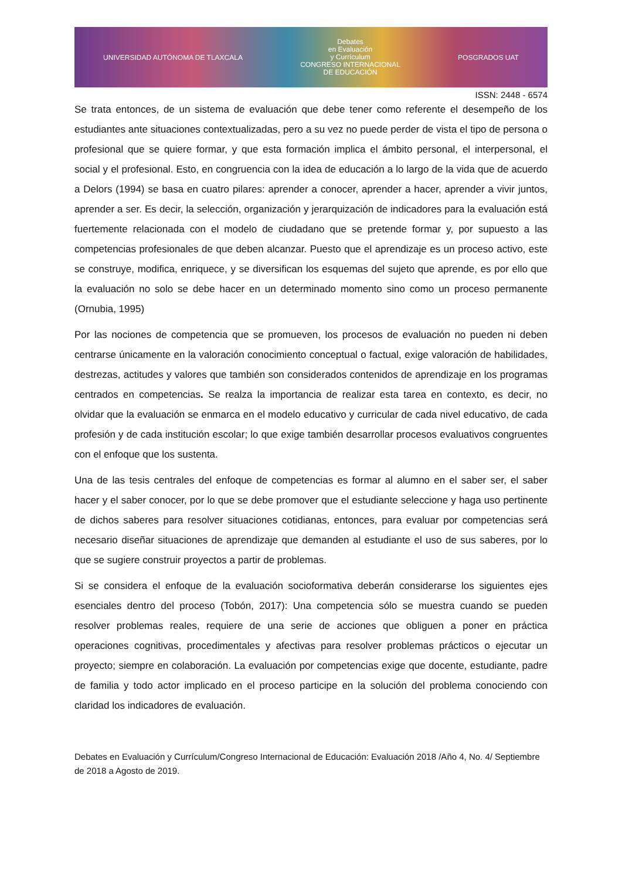UNIVERSIDAD AUTÓNOMA DE TLAXCALA Debates
en Evaluación
y Currículum
CONGRESO INTERNACIONAL
DE EDUCACIÓN POSGRADOS UAT
ISSN: 2448 - 6574
Se trata entonces, de un sistema de evaluación que debe tener como referente el desempeño de los estudiantes ante situaciones contextualizadas, pero a su vez no puede perder de vista el tipo de persona o profesional que se quiere formar, y que esta formación implica el ámbito personal, el interpersonal, el social y el profesional. Esto, en congruencia con la idea de educación a lo largo de la vida que de acuerdo a Delors (1994) se basa en cuatro pilares: aprender a conocer, aprender a hacer, aprender a vivir juntos, aprender a ser. Es decir, la selección, organización y jerarquización de indicadores para la evaluación está fuertemente relacionada con el modelo de ciudadano que se pretende formar y, por supuesto a las competencias profesionales de que deben alcanzar. Puesto que el aprendizaje es un proceso activo, este se construye, modifica, enriquece, y se diversifican los esquemas del sujeto que aprende, es por ello que la evaluación no solo se debe hacer en un determinado momento sino como un proceso permanente (Ornubia, 1995)
Por las nociones de competencia que se promueven, los procesos de evaluación no pueden ni deben centrarse únicamente en la valoración conocimiento conceptual o factual, exige valoración de habilidades, destrezas, actitudes y valores que también son considerados contenidos de aprendizaje en los programas centrados en competencias. Se realza la importancia de realizar esta tarea en contexto, es decir, no olvidar que la evaluación se enmarca en el modelo educativo y curricular de cada nivel educativo, de cada profesión y de cada institución escolar; lo que exige también desarrollar procesos evaluativos congruentes con el enfoque que los sustenta.
Una de las tesis centrales del enfoque de competencias es formar al alumno en el saber ser, el saber hacer y el saber conocer, por lo que se debe promover que el estudiante seleccione y haga uso pertinente de dichos saberes para resolver situaciones cotidianas, entonces, para evaluar por competencias será necesario diseñar situaciones de aprendizaje que demanden al estudiante el uso de sus saberes, por lo que se sugiere construir proyectos a partir de problemas.
Si se considera el enfoque de la evaluación socioformativa deberán considerarse los siguientes ejes esenciales dentro del proceso (Tobón, 2017): Una competencia sólo se muestra cuando se pueden resolver problemas reales, requiere de una serie de acciones que obliguen a poner en práctica operaciones cognitivas, procedimentales y afectivas para resolver problemas prácticos o ejecutar un proyecto; siempre en colaboración. La evaluación por competencias exige que docente, estudiante, padre de familia y todo actor implicado en el proceso participe en la solución del problema conociendo con claridad los indicadores de evaluación.
Debates en Evaluación y Currículum/Congreso Internacional de Educación: Evaluación 2018 /Año 4, No. 4/ Septiembre de 2018 a Agosto de 2019.